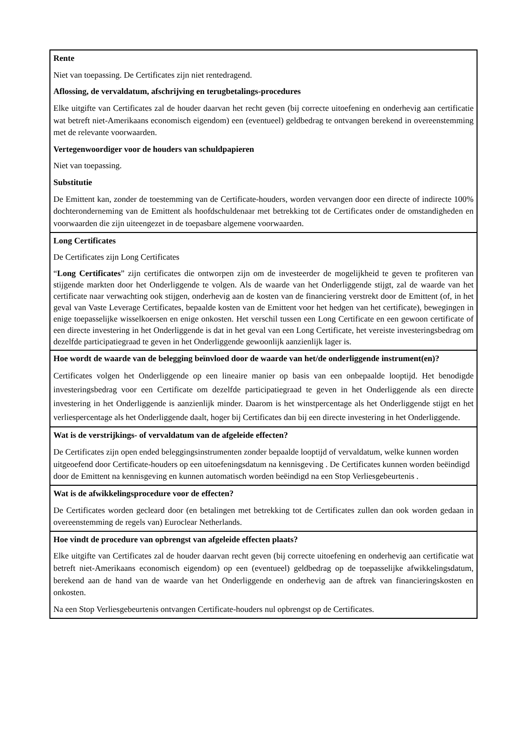| Rente Niet van toepassing. De Certificates zijn niet rentedragend. Aflossing, de vervaldatum, afschrijving en terugbetalings-procedures Elke uitgifte van Certificates zal de houder daarvan het recht geven (bij correcte uitoefening en onderhevig aan certificatie wat betreft niet-Amerikaans economisch eigendom) een (eventueel) geldbedrag te ontvangen berekend in overeenstemming met de relevante voorwaarden. Vertegenwoordiger voor de houders van schuldpapieren Niet van toepassing. Substitutie De Emittent kan, zonder de toestemming van de Certificate-houders, worden vervangen door een directe of indirecte 100% dochteronderneming van de Emittent als hoofdschuldenaar met betrekking tot de Certificates onder de omstandigheden en voorwaarden die zijn uiteengezet in de toepasbare algemene voorwaarden. |
| Long Certificates De Certificates zijn Long Certificates “ Long Certificates ” zijn certificates die ontworpen zijn om de investeerder de mogelijkheid te geven te profiteren van stijgende markten door het Onderliggende te volgen. Als de waarde van het Onderliggende stijgt, zal de waarde van het certificate naar verwachting ook stijgen, onderhevig aan de kosten van de financiering verstrekt door de Emittent (of, in het geval van Vaste Leverage Certificates, bepaalde kosten van de Emittent voor het hedgen van het certificate), bewegingen in enige toepasselijke wisselkoersen en enige onkosten. Het verschil tussen een Long Certificate en een gewoon certificate of een directe investering in het Onderliggende is dat in het geval van een Long Certificate, het vereiste investeringsbedrag om dezelfde participatiegraad te geven in het Onderliggende gewoonlijk aanzienlijk lager is. |
| Hoe wordt de waarde van de belegging beïnvloed door de waarde van het/de onderliggende instrument(en)? Certificates volgen het Onderliggende op een lineaire manier op basis van een onbepaalde looptijd. Het benodigde investeringsbedrag voor een Certificate om dezelfde participatiegraad te geven in het Onderliggende als een directe investering in het Onderliggende is aanzienlijk minder. Daarom is het winstpercentage als het Onderliggende stijgt en het verliespercentage als het Onderliggende daalt, hoger bij Certificates dan bij een directe investering in het Onderliggende. |
| Wat is de verstrijkings- of vervaldatum van de afgeleide effecten? De Certificates zijn open ended beleggingsinstrumenten zonder bepaalde looptijd of vervaldatum, welke kunnen worden uitgeoefend door Certificate-houders op een uitoefeningsdatum na kennisgeving . De Certificates kunnen worden beëindigd door de Emittent na kennisgeving en kunnen automatisch worden beëindigd na een Stop Verliesgebeurtenis . |
| Wat is de afwikkelingsprocedure voor de effecten? De Certificates worden gecleard door (en betalingen met betrekking tot de Certificates zullen dan ook worden gedaan in overeenstemming de regels van) Euroclear Netherlands. |
| Hoe vindt de procedure van opbrengst van afgeleide effecten plaats? Elke uitgifte van Certificates zal de houder daarvan recht geven (bij correcte uitoefening en onderhevig aan certificatie wat betreft niet-Amerikaans economisch eigendom) op een (eventueel) geldbedrag op de toepasselijke afwikkelingsdatum, berekend aan de hand van de waarde van het Onderliggende en onderhevig aan de aftrek van financieringskosten en onkosten. Na een Stop Verliesgebeurtenis ontvangen Certificate-houders nul opbrengst op de Certificates. |